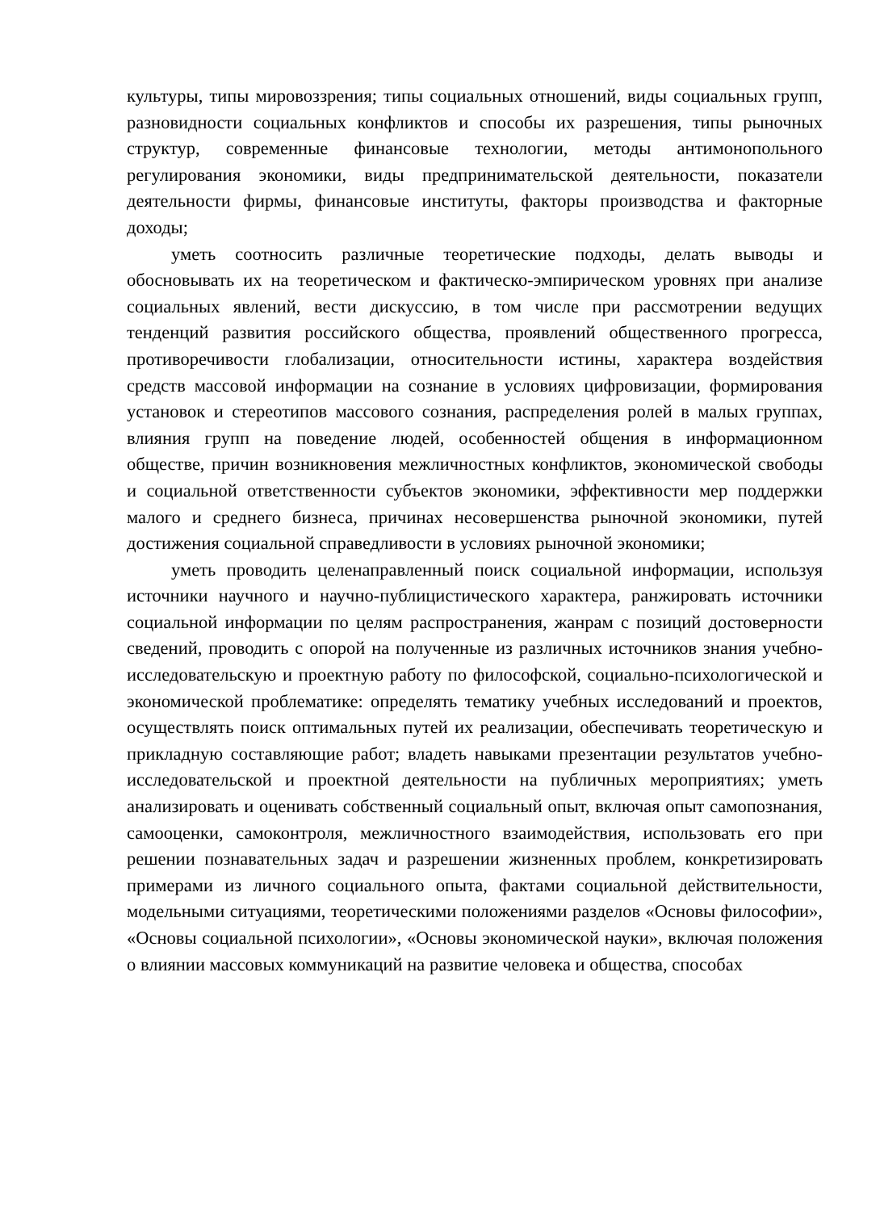культуры, типы мировоззрения; типы социальных отношений, виды социальных групп, разновидности социальных конфликтов и способы их разрешения, типы рыночных структур, современные финансовые технологии, методы антимонопольного регулирования экономики, виды предпринимательской деятельности, показатели деятельности фирмы, финансовые институты, факторы производства и факторные доходы;
уметь соотносить различные теоретические подходы, делать выводы и обосновывать их на теоретическом и фактическо-эмпирическом уровнях при анализе социальных явлений, вести дискуссию, в том числе при рассмотрении ведущих тенденций развития российского общества, проявлений общественного прогресса, противоречивости глобализации, относительности истины, характера воздействия средств массовой информации на сознание в условиях цифровизации, формирования установок и стереотипов массового сознания, распределения ролей в малых группах, влияния групп на поведение людей, особенностей общения в информационном обществе, причин возникновения межличностных конфликтов, экономической свободы и социальной ответственности субъектов экономики, эффективности мер поддержки малого и среднего бизнеса, причинах несовершенства рыночной экономики, путей достижения социальной справедливости в условиях рыночной экономики;
уметь проводить целенаправленный поиск социальной информации, используя источники научного и научно-публицистического характера, ранжировать источники социальной информации по целям распространения, жанрам с позиций достоверности сведений, проводить с опорой на полученные из различных источников знания учебно-исследовательскую и проектную работу по философской, социально-психологической и экономической проблематике: определять тематику учебных исследований и проектов, осуществлять поиск оптимальных путей их реализации, обеспечивать теоретическую и прикладную составляющие работ; владеть навыками презентации результатов учебно-исследовательской и проектной деятельности на публичных мероприятиях; уметь анализировать и оценивать собственный социальный опыт, включая опыт самопознания, самооценки, самоконтроля, межличностного взаимодействия, использовать его при решении познавательных задач и разрешении жизненных проблем, конкретизировать примерами из личного социального опыта, фактами социальной действительности, модельными ситуациями, теоретическими положениями разделов «Основы философии», «Основы социальной психологии», «Основы экономической науки», включая положения о влиянии массовых коммуникаций на развитие человека и общества, способах